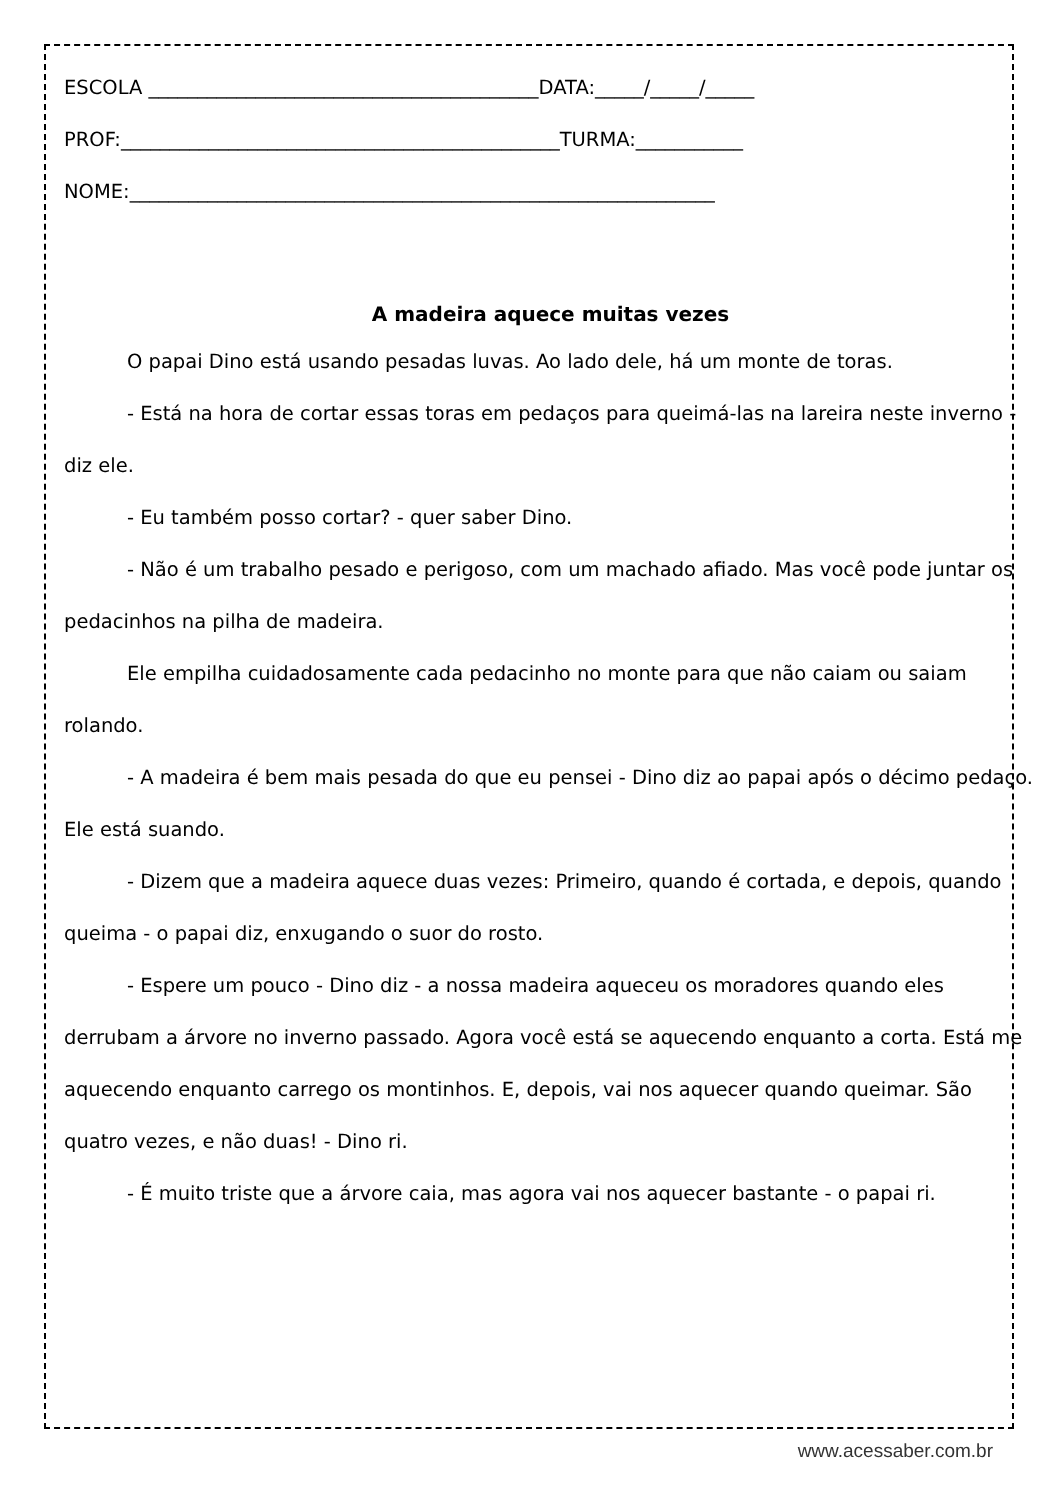ESCOLA ________________________________________DATA:_____/_____/_____
PROF:_____________________________________________TURMA:___________
NOME:____________________________________________________________
A madeira aquece muitas vezes
O papai Dino está usando pesadas luvas. Ao lado dele, há um monte de toras.
- Está na hora de cortar essas toras em pedaços para queimá-las na lareira neste inverno - diz ele.
- Eu também posso cortar? - quer saber Dino.
- Não é um trabalho pesado e perigoso, com um machado afiado. Mas você pode juntar os pedacinhos na pilha de madeira.
Ele empilha cuidadosamente cada pedacinho no monte para que não caiam ou saiam rolando.
- A madeira é bem mais pesada do que eu pensei - Dino diz ao papai após o décimo pedaço. Ele está suando.
- Dizem que a madeira aquece duas vezes: Primeiro, quando é cortada, e depois, quando queima - o papai diz, enxugando o suor do rosto.
- Espere um pouco - Dino diz - a nossa madeira aqueceu os moradores quando eles derrubam a árvore no inverno passado. Agora você está se aquecendo enquanto a corta. Está me aquecendo enquanto carrego os montinhos. E, depois, vai nos aquecer quando queimar. São quatro vezes, e não duas! - Dino ri.
- É muito triste que a árvore caia, mas agora vai nos aquecer bastante - o papai ri.
www.acessaber.com.br